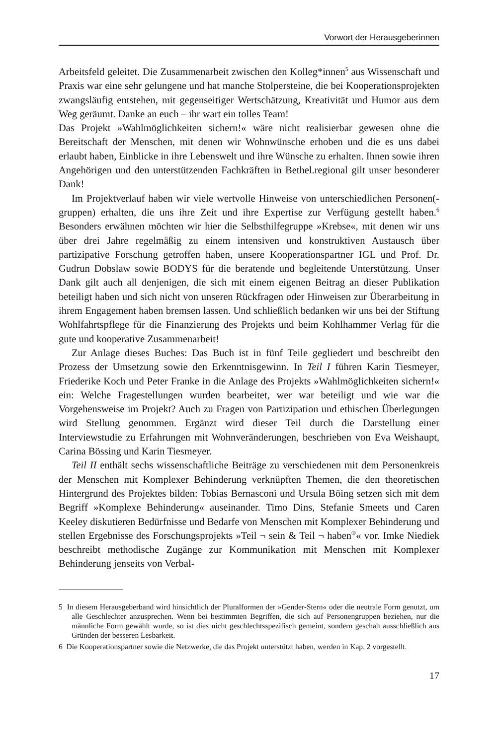Vorwort der Herausgeberinnen
Arbeitsfeld geleitet. Die Zusammenarbeit zwischen den Kolleg*innen<sup>5</sup> aus Wissenschaft und Praxis war eine sehr gelungene und hat manche Stolpersteine, die bei Kooperationsprojekten zwangsläufig entstehen, mit gegenseitiger Wertschätzung, Kreativität und Humor aus dem Weg geräumt. Danke an euch – ihr wart ein tolles Team!
Das Projekt »Wahlmöglichkeiten sichern!« wäre nicht realisierbar gewesen ohne die Bereitschaft der Menschen, mit denen wir Wohnwünsche erhoben und die es uns dabei erlaubt haben, Einblicke in ihre Lebenswelt und ihre Wünsche zu erhalten. Ihnen sowie ihren Angehörigen und den unterstützenden Fachkräften in Bethel.regional gilt unser besonderer Dank!
Im Projektverlauf haben wir viele wertvolle Hinweise von unterschiedlichen Personen(-gruppen) erhalten, die uns ihre Zeit und ihre Expertise zur Verfügung gestellt haben.<sup>6</sup> Besonders erwähnen möchten wir hier die Selbsthilfegruppe »Krebse«, mit denen wir uns über drei Jahre regelmäßig zu einem intensiven und konstruktiven Austausch über partizipative Forschung getroffen haben, unsere Kooperationspartner IGL und Prof. Dr. Gudrun Dobslaw sowie BODYS für die beratende und begleitende Unterstützung. Unser Dank gilt auch all denjenigen, die sich mit einem eigenen Beitrag an dieser Publikation beteiligt haben und sich nicht von unseren Rückfragen oder Hinweisen zur Überarbeitung in ihrem Engagement haben bremsen lassen. Und schließlich bedanken wir uns bei der Stiftung Wohlfahrtspflege für die Finanzierung des Projekts und beim Kohlhammer Verlag für die gute und kooperative Zusammenarbeit!
Zur Anlage dieses Buches: Das Buch ist in fünf Teile gegliedert und beschreibt den Prozess der Umsetzung sowie den Erkenntnisgewinn. In Teil I führen Karin Tiesmeyer, Friederike Koch und Peter Franke in die Anlage des Projekts »Wahlmöglichkeiten sichern!« ein: Welche Fragestellungen wurden bearbeitet, wer war beteiligt und wie war die Vorgehensweise im Projekt? Auch zu Fragen von Partizipation und ethischen Überlegungen wird Stellung genommen. Ergänzt wird dieser Teil durch die Darstellung einer Interviewstudie zu Erfahrungen mit Wohnveränderungen, beschrieben von Eva Weishaupt, Carina Bössing und Karin Tiesmeyer.
Teil II enthält sechs wissenschaftliche Beiträge zu verschiedenen mit dem Personenkreis der Menschen mit Komplexer Behinderung verknüpften Themen, die den theoretischen Hintergrund des Projektes bilden: Tobias Bernasconi und Ursula Böing setzen sich mit dem Begriff »Komplexe Behinderung« auseinander. Timo Dins, Stefanie Smeets und Caren Keeley diskutieren Bedürfnisse und Bedarfe von Menschen mit Komplexer Behinderung und stellen Ergebnisse des Forschungsprojekts »Teil ¬ sein & Teil ¬ haben<sup>®</sup>« vor. Imke Niediek beschreibt methodische Zugänge zur Kommunikation mit Menschen mit Komplexer Behinderung jenseits von Verbal-
5 In diesem Herausgeberband wird hinsichtlich der Pluralformen der »Gender-Stern« oder die neutrale Form genutzt, um alle Geschlechter anzusprechen. Wenn bei bestimmten Begriffen, die sich auf Personengruppen beziehen, nur die männliche Form gewählt wurde, so ist dies nicht geschlechtsspezifisch gemeint, sondern geschah ausschließlich aus Gründen der besseren Lesbarkeit.
6 Die Kooperationspartner sowie die Netzwerke, die das Projekt unterstützt haben, werden in Kap. 2 vorgestellt.
17